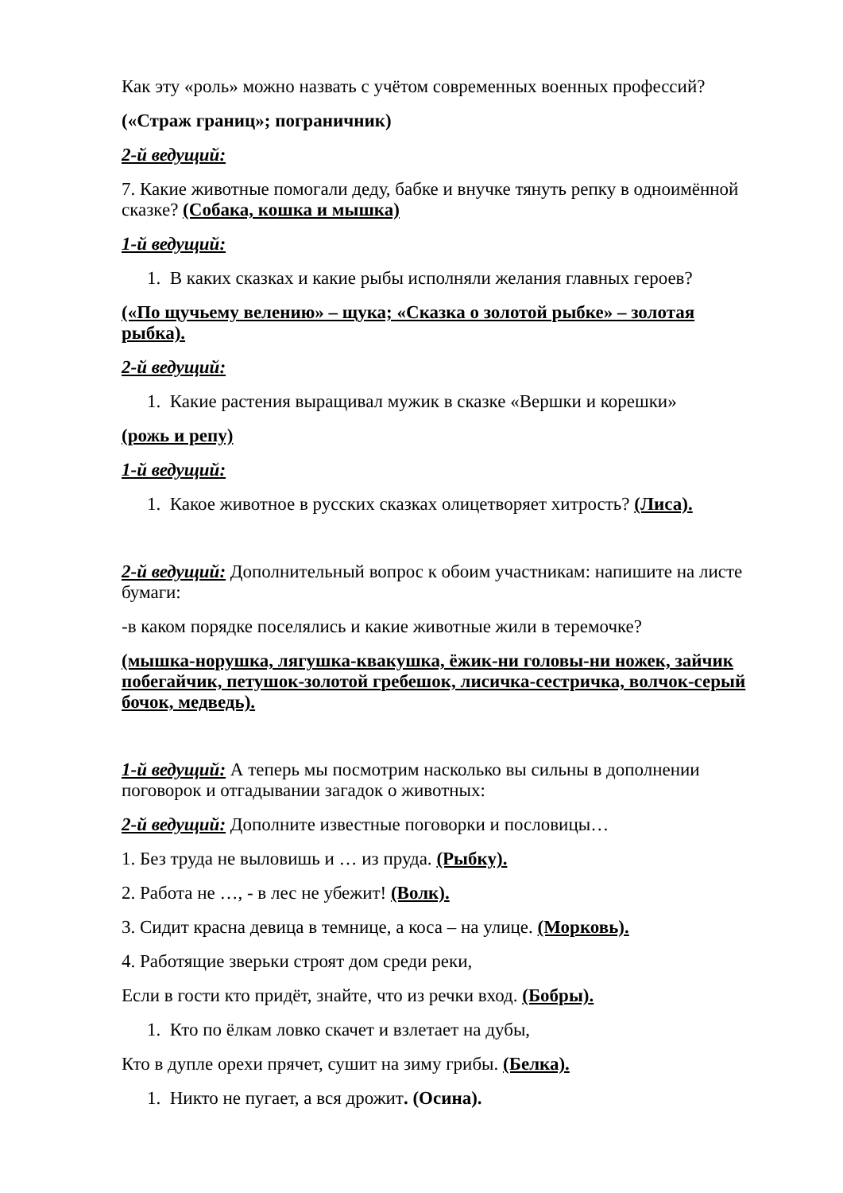Как эту «роль» можно назвать с учётом современных военных профессий?
(«Страж границ»; пограничник)
2-й ведущий:
7. Какие животные помогали деду, бабке и внучке тянуть репку в одноимённой сказке? (Собака, кошка и мышка)
1-й ведущий:
1. В каких сказках и какие рыбы исполняли желания главных героев?
(«По щучьему велению» – щука; «Сказка о золотой рыбке» – золотая рыбка).
2-й ведущий:
1. Какие растения выращивал мужик в сказке «Вершки и корешки»
(рожь и репу)
1-й ведущий:
1. Какое животное в русских сказках олицетворяет хитрость? (Лиса).
2-й ведущий: Дополнительный вопрос к обоим участникам: напишите на листе бумаги:
-в каком порядке поселялись и какие животные жили в теремочке?
(мышка-норушка, лягушка-квакушка, ёжик-ни головы-ни ножек, зайчик побегайчик, петушок-золотой гребешок, лисичка-сестричка, волчок-серый бочок, медведь).
1-й ведущий: А теперь мы посмотрим насколько вы сильны в дополнении поговорок и отгадывании загадок о животных:
2-й ведущий: Дополните известные поговорки и пословицы…
1. Без труда не выловишь и … из пруда. (Рыбку).
2. Работа не …, - в лес не убежит! (Волк).
3. Сидит красна девица в темнице, а коса – на улице. (Морковь).
4. Работящие зверьки строят дом среди реки,
Если в гости кто придёт, знайте, что из речки вход. (Бобры).
1. Кто по ёлкам ловко скачет и взлетает на дубы,
Кто в дупле орехи прячет, сушит на зиму грибы. (Белка).
1. Никто не пугает, а вся дрожит. (Осина).